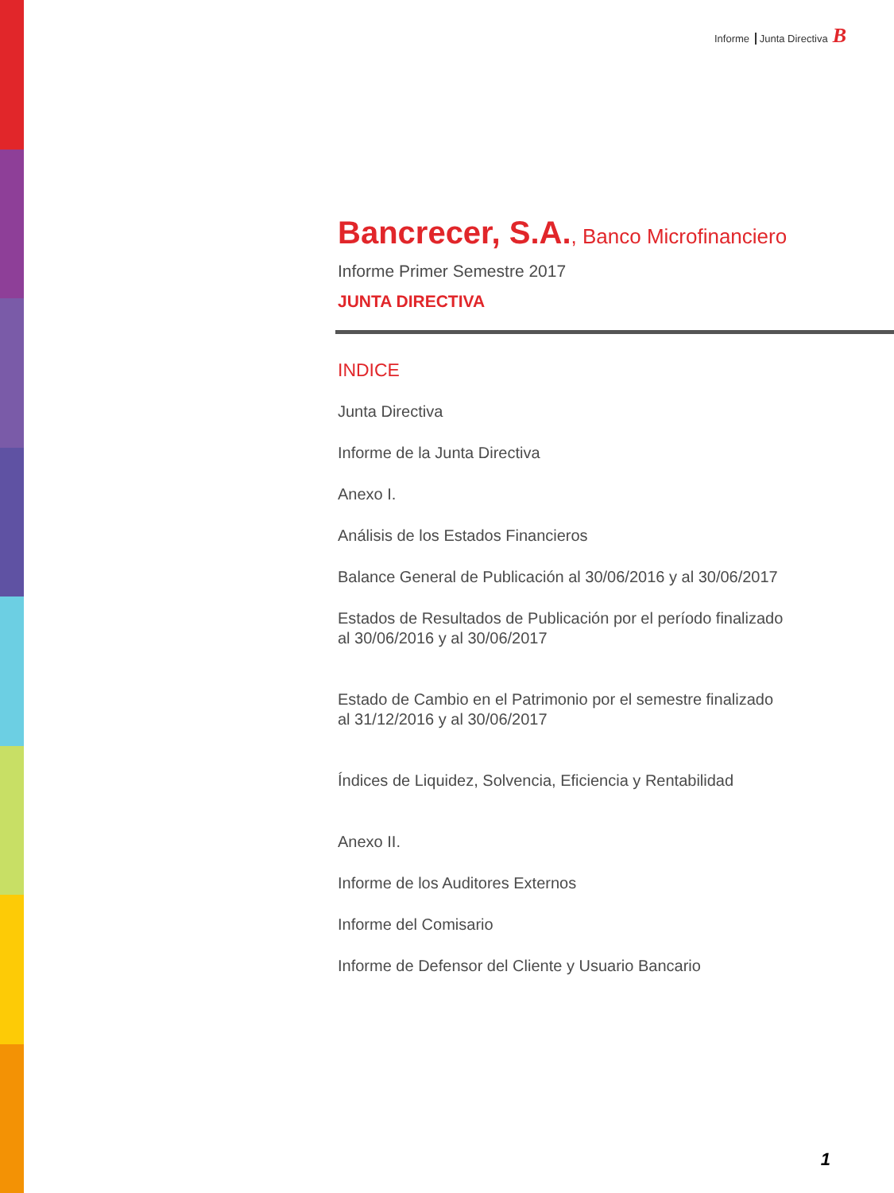Informe Junta Directiva B
Bancrecer, S.A., Banco Microfinanciero
Informe Primer Semestre 2017
JUNTA DIRECTIVA
INDICE
Junta Directiva
Informe de la Junta Directiva
Anexo I.
Análisis de los Estados Financieros
Balance General de Publicación al 30/06/2016 y al 30/06/2017
Estados de Resultados de Publicación por el período finalizado
al 30/06/2016 y al 30/06/2017
Estado de Cambio en el Patrimonio por el semestre finalizado
al 31/12/2016 y al 30/06/2017
Índices de Liquidez, Solvencia, Eficiencia y Rentabilidad
Anexo II.
Informe de los Auditores Externos
Informe del Comisario
Informe de Defensor del Cliente y Usuario Bancario
1